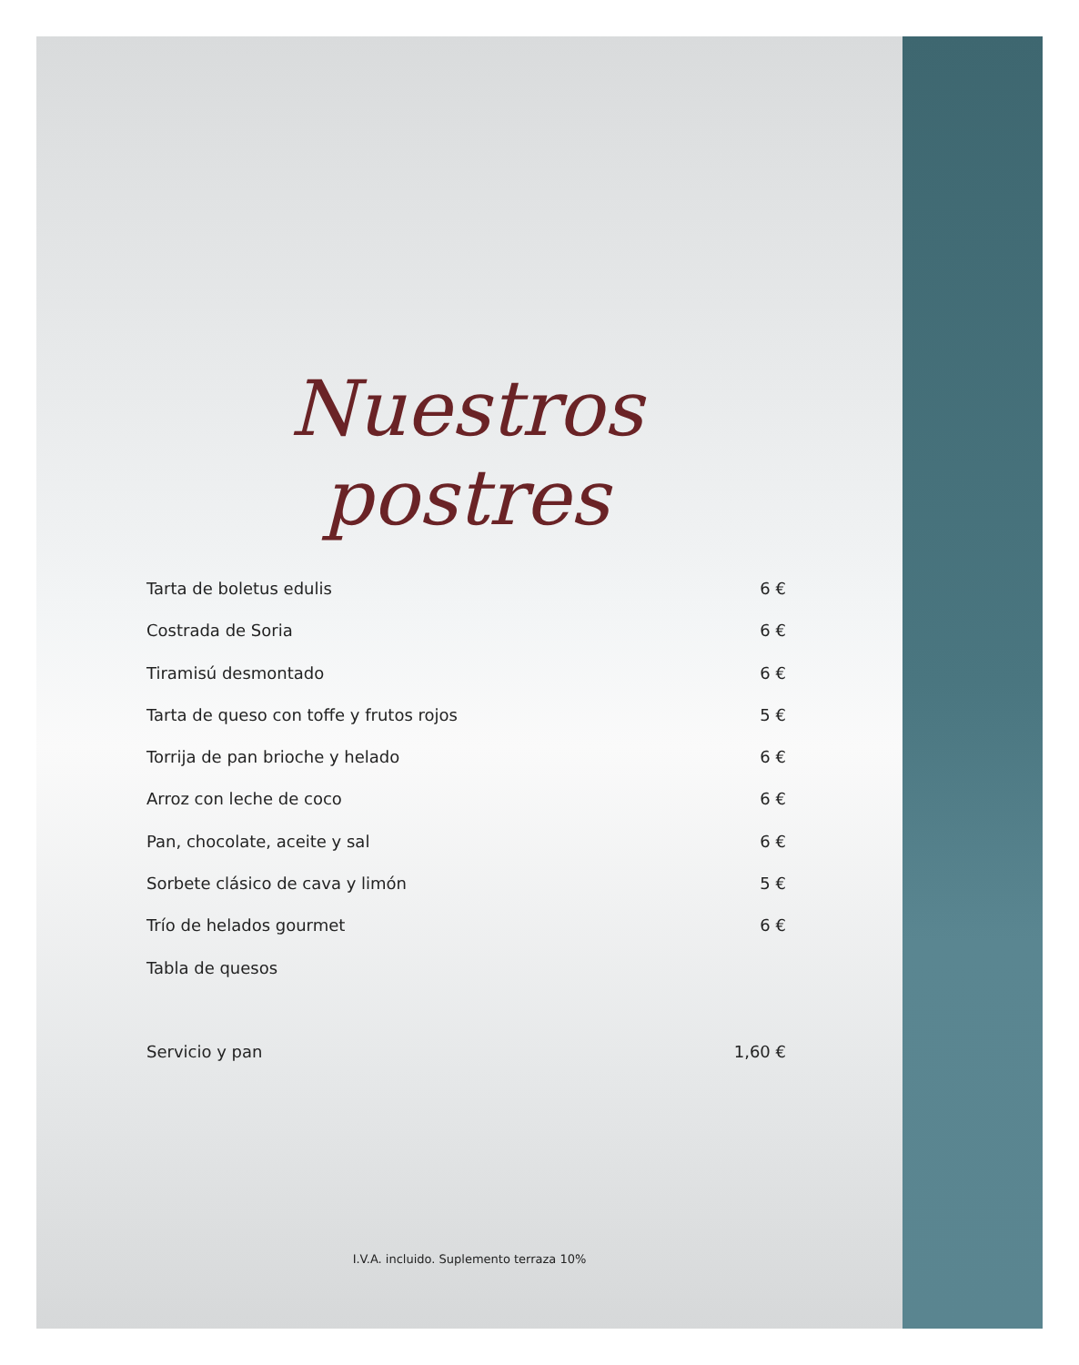Nuestros postres
Tarta de boletus edulis 6 €
Costrada de Soria 6 €
Tiramisú desmontado 6 €
Tarta de queso con toffe y frutos rojos 5 €
Torrija de pan brioche y helado 6 €
Arroz con leche de coco 6 €
Pan, chocolate, aceite y sal 6 €
Sorbete clásico de cava y limón 5 €
Trío de helados gourmet 6 €
Tabla de quesos
Servicio y pan 1,60 €
I.V.A. incluido. Suplemento terraza 10%